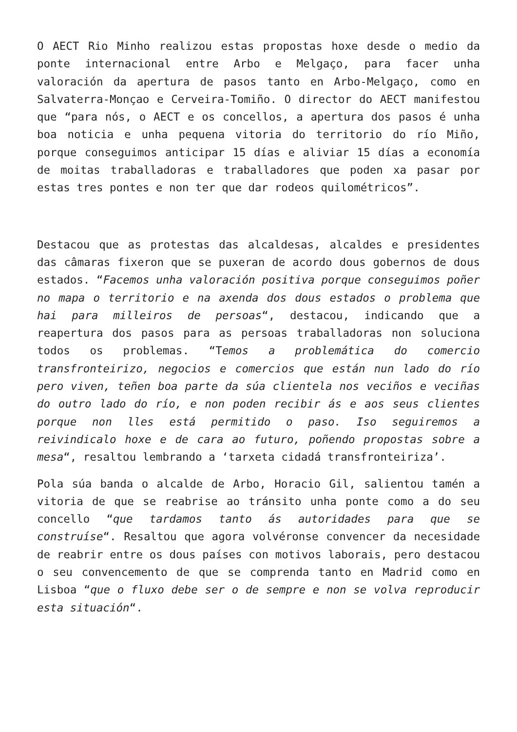O AECT Rio Minho realizou estas propostas hoxe desde o medio da ponte internacional entre Arbo e Melgaço, para facer unha valoración da apertura de pasos tanto en Arbo-Melgaço, como en Salvaterra-Monçao e Cerveira-Tomiño. O director do AECT manifestou que “para nós, o AECT e os concellos, a apertura dos pasos é unha boa noticia e unha pequena vitoria do territorio do río Miño, porque conseguimos anticipar 15 días e aliviar 15 días a economía de moitas traballadoras e traballadores que poden xa pasar por estas tres pontes e non ter que dar rodeos quilométricos”.
Destacou que as protestas das alcaldesas, alcaldes e presidentes das câmaras fixeron que se puxeran de acordo dous gobernos de dous estados. “Facemos unha valoración positiva porque conseguimos poñer no mapa o territorio e na axenda dos dous estados o problema que hai para milleiros de persoas“, destacou, indicando que a reapertura dos pasos para as persoas traballadoras non soluciona todos os problemas. “Temos a problemática do comercio transfronteirizo, negocios e comercios que están nun lado do río pero viven, teñen boa parte da súa clientela nos veciños e veciñas do outro lado do río, e non poden recibir ás e aos seus clientes porque non lles está permitido o paso. Iso seguiremos a reivindicalo hoxe e de cara ao futuro, poñendo propostas sobre a mesa“, resaltou lembrando a ‘tarxeta cidadá transfronteiriza’.
Pola súa banda o alcalde de Arbo, Horacio Gil, salientou tamén a vitoria de que se reabrise ao tránsito unha ponte como a do seu concello “que tardamos tanto ás autoridades para que se construíse“. Resaltou que agora volvéronse convencer da necesidade de reabrir entre os dous países con motivos laborais, pero destacou o seu convencemento de que se comprenda tanto en Madrid como en Lisboa “que o fluxo debe ser o de sempre e non se volva reproducir esta situación“.